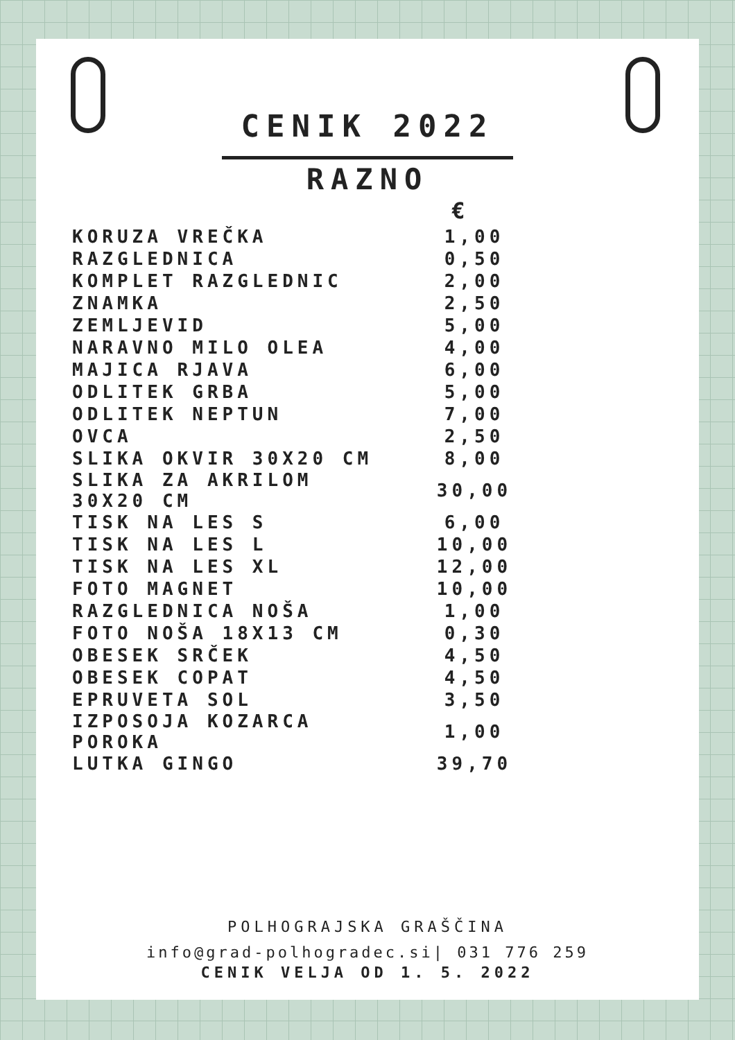CENIK 2022
RAZNO
| | € |
| --- | --- |
| KORUZA VREČKA | 1,00 |
| RAZGLEDNICA | 0,50 |
| KOMPLET RAZGLEDNIC | 2,00 |
| ZNAMKA | 2,50 |
| ZEMLJEVID | 5,00 |
| NARAVNO MILO OLEA | 4,00 |
| MAJICA RJAVA | 6,00 |
| ODLITEK GRBA | 5,00 |
| ODLITEK NEPTUN | 7,00 |
| OVCA | 2,50 |
| SLIKA OKVIR 30X20 CM | 8,00 |
| SLIKA ZA AKRILOM 30X20 CM | 30,00 |
| TISK NA LES S | 6,00 |
| TISK NA LES L | 10,00 |
| TISK NA LES XL | 12,00 |
| FOTO MAGNET | 10,00 |
| RAZGLEDNICA NOŠA | 1,00 |
| FOTO NOŠA 18X13 CM | 0,30 |
| OBESEK SRČEK | 4,50 |
| OBESEK COPAT | 4,50 |
| EPRUVETA SOL | 3,50 |
| IZPOSOJA KOZARCA POROKA | 1,00 |
| LUTKA GINGO | 39,70 |
POLHOGRAJSKA GRAŠČINA
info@grad-polhogradec.si| 031 776 259
CENIK VELJA OD 1. 5. 2022